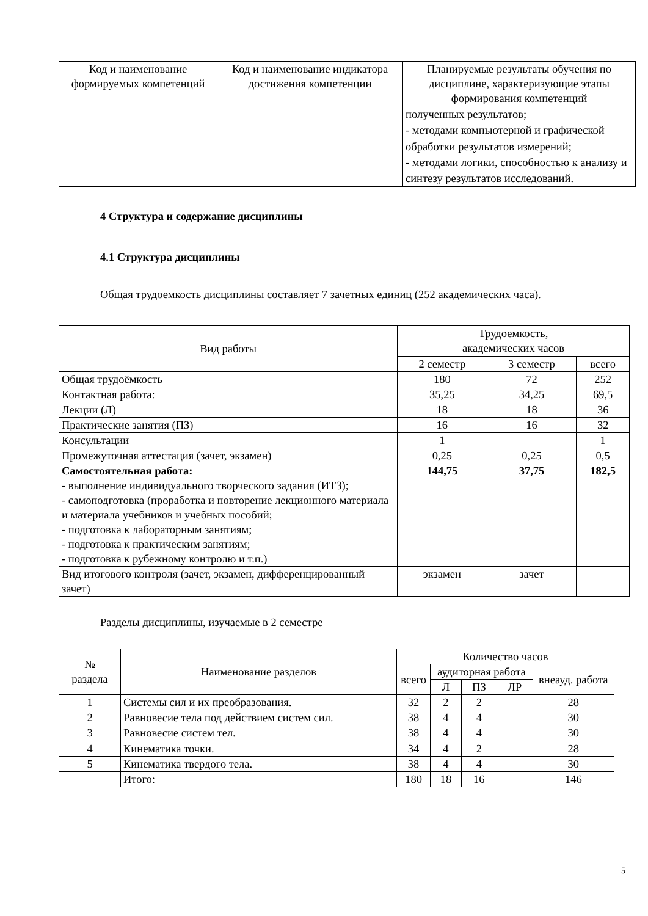| Код и наименование формируемых компетенций | Код и наименование индикатора достижения компетенции | Планируемые результаты обучения по дисциплине, характеризующие этапы формирования компетенций |
| --- | --- | --- |
| | | полученных результатов; - методами компьютерной и графической обработки результатов измерений; - методами логики, способностью к анализу и синтезу результатов исследований. |
4 Структура и содержание дисциплины
4.1 Структура дисциплины
Общая трудоемкость дисциплины составляет 7 зачетных единиц (252 академических часа).
| Вид работы | Трудоемкость, академических часов | | |
| | 2 семестр | 3 семестр | всего |
| Общая трудоёмкость | 180 | 72 | 252 |
| Контактная работа: | 35,25 | 34,25 | 69,5 |
| Лекции (Л) | 18 | 18 | 36 |
| Практические занятия (ПЗ) | 16 | 16 | 32 |
| Консультации | 1 | | 1 |
| Промежуточная аттестация (зачет, экзамен) | 0,25 | 0,25 | 0,5 |
| Самостоятельная работа: - выполнение индивидуального творческого задания (ИТЗ); - самоподготовка (проработка и повторение лекционного материала и материала учебников и учебных пособий; - подготовка к лабораторным занятиям; - подготовка к практическим занятиям; - подготовка к рубежному контролю и т.п.) | 144,75 | 37,75 | 182,5 |
| Вид итогового контроля (зачет, экзамен, дифференцированный зачет) | экзамен | зачет | |
Разделы дисциплины, изучаемые в 2 семестре
| № раздела | Наименование разделов | Количество часов | | | | |
| | | всего | аудиторная работа | | | внеауд. работа |
| | | | Л | ПЗ | ЛР | |
| 1 | Системы сил и их преобразования. | 32 | 2 | 2 | | 28 |
| 2 | Равновесие тела под действием систем сил. | 38 | 4 | 4 | | 30 |
| 3 | Равновесие систем тел. | 38 | 4 | 4 | | 30 |
| 4 | Кинематика точки. | 34 | 4 | 2 | | 28 |
| 5 | Кинематика твердого тела. | 38 | 4 | 4 | | 30 |
| | Итого: | 180 | 18 | 16 | | 146 |
5